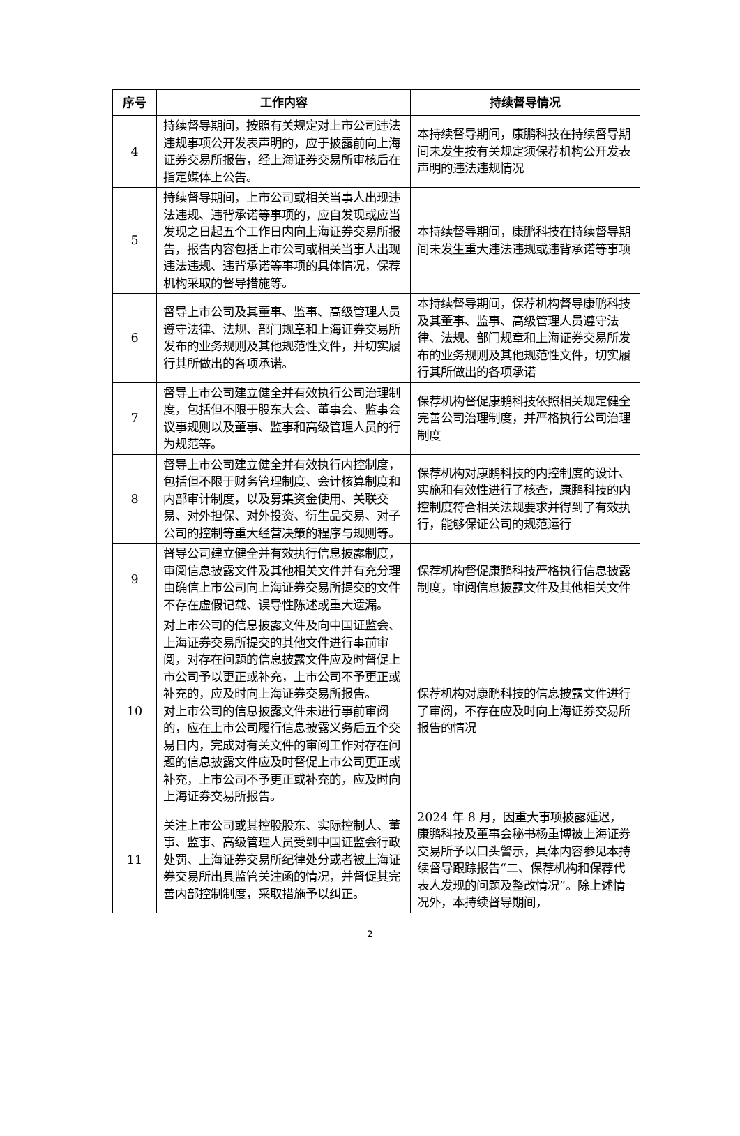| 序号 | 工作内容 | 持续督导情况 |
| --- | --- | --- |
| 4 | 持续督导期间，按照有关规定对上市公司违法违规事项公开发表声明的，应于披露前向上海证券交易所报告，经上海证券交易所审核后在指定媒体上公告。 | 本持续督导期间，康鹏科技在持续督导期间未发生按有关规定须保荐机构公开发表声明的违法违规情况 |
| 5 | 持续督导期间，上市公司或相关当事人出现违法违规、违背承诺等事项的，应自发现或应当发现之日起五个工作日内向上海证券交易所报告，报告内容包括上市公司或相关当事人出现违法违规、违背承诺等事项的具体情况，保荐机构采取的督导措施等。 | 本持续督导期间，康鹏科技在持续督导期间未发生重大违法违规或违背承诺等事项 |
| 6 | 督导上市公司及其董事、监事、高级管理人员遵守法律、法规、部门规章和上海证券交易所发布的业务规则及其他规范性文件，并切实履行其所做出的各项承诺。 | 本持续督导期间，保荐机构督导康鹏科技及其董事、监事、高级管理人员遵守法律、法规、部门规章和上海证券交易所发布的业务规则及其他规范性文件，切实履行其所做出的各项承诺 |
| 7 | 督导上市公司建立健全并有效执行公司治理制度，包括但不限于股东大会、董事会、监事会议事规则以及董事、监事和高级管理人员的行为规范等。 | 保荐机构督促康鹏科技依照相关规定健全完善公司治理制度，并严格执行公司治理制度 |
| 8 | 督导上市公司建立健全并有效执行内控制度，包括但不限于财务管理制度、会计核算制度和内部审计制度，以及募集资金使用、关联交易、对外担保、对外投资、衍生品交易、对子公司的控制等重大经营决策的程序与规则等。 | 保荐机构对康鹏科技的内控制度的设计、实施和有效性进行了核查，康鹏科技的内控制度符合相关法规要求并得到了有效执行，能够保证公司的规范运行 |
| 9 | 督导公司建立健全并有效执行信息披露制度，审阅信息披露文件及其他相关文件并有充分理由确信上市公司向上海证券交易所提交的文件不存在虚假记载、误导性陈述或重大遗漏。 | 保荐机构督促康鹏科技严格执行信息披露制度，审阅信息披露文件及其他相关文件 |
| 10 | 对上市公司的信息披露文件及向中国证监会、上海证券交易所提交的其他文件进行事前审阅，对存在问题的信息披露文件应及时督促上市公司予以更正或补充，上市公司不予更正或补充的，应及时向上海证券交易所报告。 对上市公司的信息披露文件未进行事前审阅的，应在上市公司履行信息披露义务后五个交易日内，完成对有关文件的审阅工作对存在问题的信息披露文件应及时督促上市公司更正或补充，上市公司不予更正或补充的，应及时向上海证券交易所报告。 | 保荐机构对康鹏科技的信息披露文件进行了审阅，不存在应及时向上海证券交易所报告的情况 |
| 11 | 关注上市公司或其控股股东、实际控制人、董事、监事、高级管理人员受到中国证监会行政处罚、上海证券交易所纪律处分或者被上海证券交易所出具监管关注函的情况，并督促其完善内部控制制度，采取措施予以纠正。 | 2024 年 8 月，因重大事项披露延迟，康鹏科技及董事会秘书杨重博被上海证券交易所予以口头警示，具体内容参见本持续督导跟踪报告“二、保荐机构和保荐代表人发现的问题及整改情况”。除上述情况外，本持续督导期间， |
2